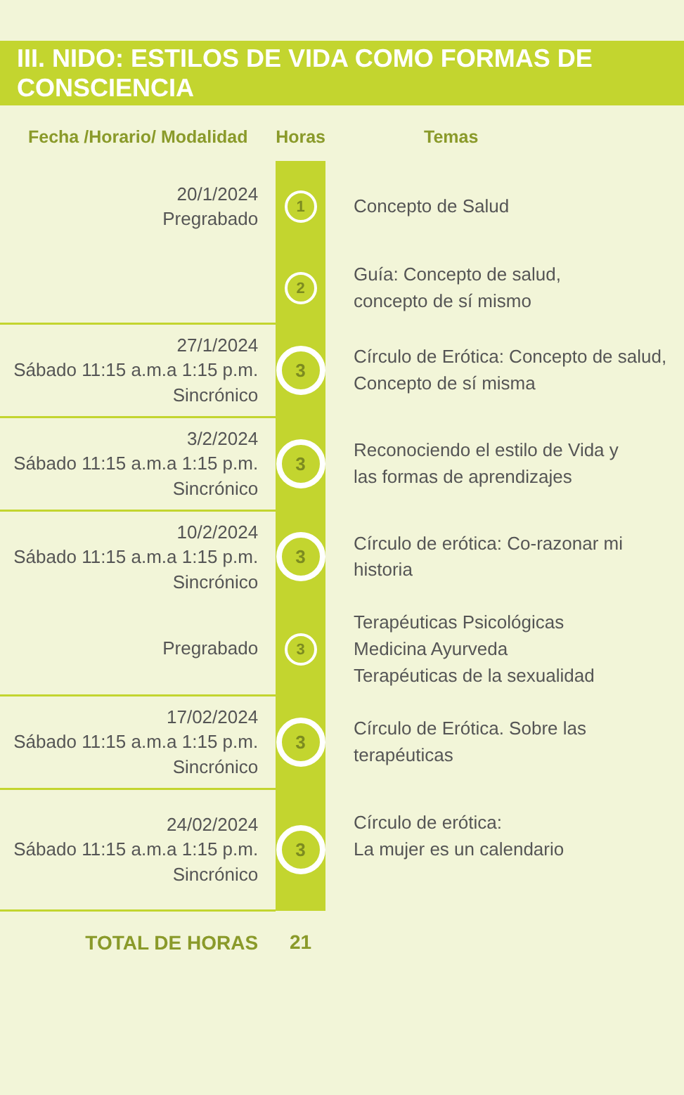III. NIDO: ESTILOS DE VIDA COMO FORMAS DE CONSCIENCIA
| Fecha /Horario/ Modalidad | Horas | Temas |
| --- | --- | --- |
| 20/1/2024 Pregrabado | 1 | Concepto de Salud |
| | 2 | Guía: Concepto de salud, concepto de sí mismo |
| 27/1/2024 Sábado 11:15 a.m.a 1:15 p.m. Sincrónico | 3 | Círculo de Erótica: Concepto de salud, Concepto de sí misma |
| 3/2/2024 Sábado 11:15 a.m.a 1:15 p.m. Sincrónico | 3 | Reconociendo el estilo de Vida y las formas de aprendizajes |
| 10/2/2024 Sábado 11:15 a.m.a 1:15 p.m. Sincrónico | 3 | Círculo de erótica: Co-razonar mi historia |
| Pregrabado | 3 | Terapéuticas Psicológicas Medicina Ayurveda Terapéuticas de la sexualidad |
| 17/02/2024 Sábado 11:15 a.m.a 1:15 p.m. Sincrónico | 3 | Círculo de Erótica. Sobre las terapéuticas |
| 24/02/2024 Sábado 11:15 a.m.a 1:15 p.m. Sincrónico | 3 | Círculo de erótica: La mujer es un calendario |
| TOTAL DE HORAS | 21 | |